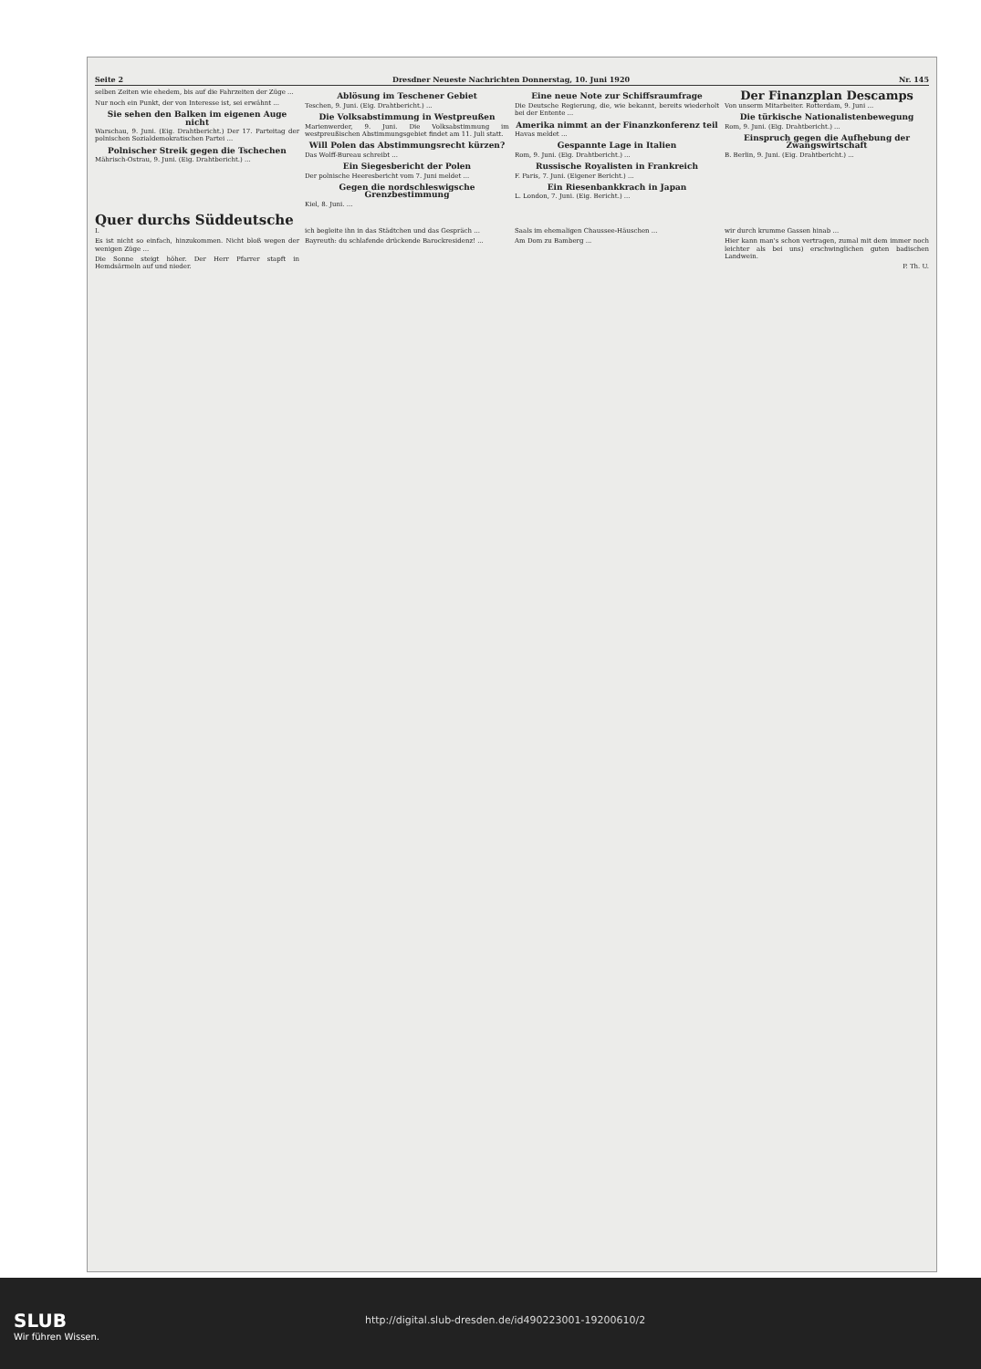Seite 2 Dresdner Neueste Nachrichten Donnerstag, 10. Juni 1920 Nr. 145
selben Zeiten wie ehedem, bis auf die Fahrzeiten der Züge ...
Nur noch ein Punkt, der von Interesse ist, sei erwähnt ...
Sie sehen den Balken im eigenen Auge nicht
Warschau, 9. Juni. (Eig. Drahtbericht.) Der 17. Parteitag der polnischen Sozialdemokratischen Partei ...
Polnischer Streik gegen die Tschechen
Mährisch-Ostrau, 9. Juni. (Eig. Drahtbericht.) ...
Ablösung im Teschener Gebiet
Teschen, 9. Juni. (Eig. Drahtbericht.) ...
Die Volksabstimmung in Westpreußen
Marienwerder, 9. Juni. Die Volksabstimmung im westpreußischen Abstimmungsgebiet findet am 11. Juli statt.
Will Polen das Abstimmungsrecht kürzen?
Das Wolff-Bureau schreibt ...
Ein Siegesbericht der Polen
Der polnische Heeresbericht vom 7. Juni meldet ...
Gegen die nordschleswigsche Grenzbestimmung
Kiel, 8. Juni. ...
Eine neue Note zur Schiffsraumfrage
Die Deutsche Regierung, die, wie bekannt, bereits wiederholt bei der Entente ...
Amerika nimmt an der Finanzkonferenz teil
Havas meldet ...
Gespannte Lage in Italien
Rom, 9. Juni. (Eig. Drahtbericht.) ...
Russische Royalisten in Frankreich
F. Paris, 7. Juni. (Eigener Bericht.) ...
Ein Riesenbankkrach in Japan
L. London, 7. Juni. (Eig. Bericht.) ...
Der Finanzplan Descamps
Von unserm Mitarbeiter. Rotterdam, 9. Juni ...
Die türkische Nationalistenbewegung
Rom, 9. Juni. (Eig. Drahtbericht.) ...
Einspruch gegen die Aufhebung der Zwangswirtschaft
B. Berlin, 9. Juni. (Eig. Drahtbericht.) ...
Quer durchs Süddeutsche
I.
Es ist nicht so einfach, hinzukommen. Nicht bloß wegen der wenigen Züge ...
Die Sonne steigt höher. Der Herr Pfarrer stapft in Hemdsärmeln auf und nieder.
ich begleite ihn in das Städtchen und das Gespräch ...
Bayreuth: du schlafende drückende Barockresidenz! ...
Saals im ehemaligen Chaussee-Häuschen ...
Am Dom zu Bamberg ...
wir durch krumme Gassen hinab ...
Hier kann man's schon vertragen, zumal mit dem immer noch leichter als bei uns) erschwinglichen guten badischen Landwein.
P. Th. U.
SLUB
Wir führen Wissen.
http://digital.slub-dresden.de/id490223001-19200610/2